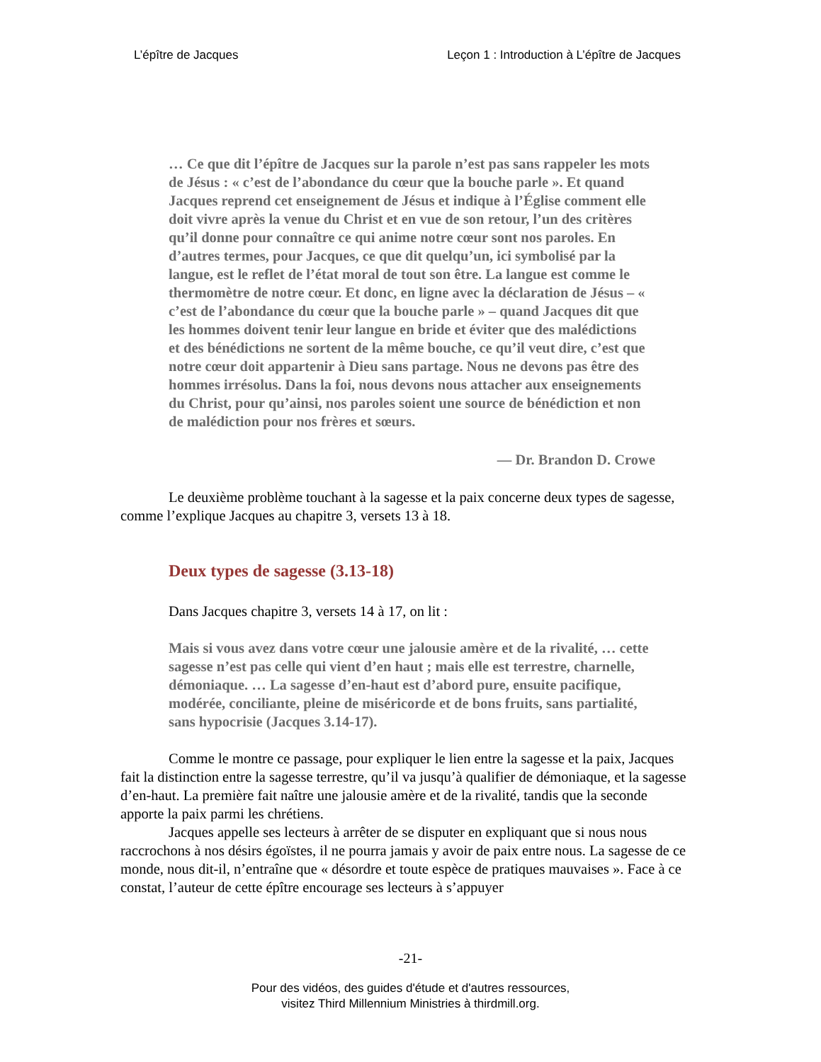L’épître de Jacques Leçon 1 : Introduction à L’épître de Jacques
… Ce que dit l’épître de Jacques sur la parole n’est pas sans rappeler les mots de Jésus : « c’est de l’abondance du cœur que la bouche parle ». Et quand Jacques reprend cet enseignement de Jésus et indique à l’Église comment elle doit vivre après la venue du Christ et en vue de son retour, l’un des critères qu’il donne pour connaître ce qui anime notre cœur sont nos paroles. En d’autres termes, pour Jacques, ce que dit quelqu’un, ici symbolisé par la langue, est le reflet de l’état moral de tout son être. La langue est comme le thermomètre de notre cœur. Et donc, en ligne avec la déclaration de Jésus – « c’est de l’abondance du cœur que la bouche parle » – quand Jacques dit que les hommes doivent tenir leur langue en bride et éviter que des malédictions et des bénédictions ne sortent de la même bouche, ce qu’il veut dire, c’est que notre cœur doit appartenir à Dieu sans partage. Nous ne devons pas être des hommes irrésolus. Dans la foi, nous devons nous attacher aux enseignements du Christ, pour qu’ainsi, nos paroles soient une source de bénédiction et non de malédiction pour nos frères et sœurs.
— Dr. Brandon D. Crowe
Le deuxième problème touchant à la sagesse et la paix concerne deux types de sagesse, comme l’explique Jacques au chapitre 3, versets 13 à 18.
Deux types de sagesse (3.13-18)
Dans Jacques chapitre 3, versets 14 à 17, on lit :
Mais si vous avez dans votre cœur une jalousie amère et de la rivalité, … cette sagesse n’est pas celle qui vient d’en haut ; mais elle est terrestre, charnelle, démoniaque. … La sagesse d’en-haut est d’abord pure, ensuite pacifique, modérée, conciliante, pleine de miséricorde et de bons fruits, sans partialité, sans hypocrisie (Jacques 3.14-17).
Comme le montre ce passage, pour expliquer le lien entre la sagesse et la paix, Jacques fait la distinction entre la sagesse terrestre, qu’il va jusqu’à qualifier de démoniaque, et la sagesse d’en-haut. La première fait naître une jalousie amère et de la rivalité, tandis que la seconde apporte la paix parmi les chrétiens.
Jacques appelle ses lecteurs à arrêter de se disputer en expliquant que si nous nous raccrochons à nos désirs égoïstes, il ne pourra jamais y avoir de paix entre nous. La sagesse de ce monde, nous dit-il, n’entraîne que « désordre et toute espèce de pratiques mauvaises ». Face à ce constat, l’auteur de cette épître encourage ses lecteurs à s’appuyer
-21-
Pour des vidéos, des guides d'étude et d'autres ressources,
visitez Third Millennium Ministries à thirdmill.org.